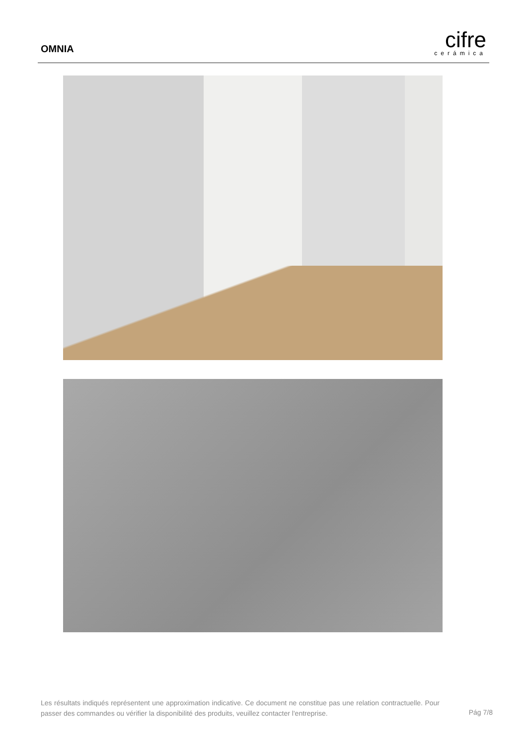OMNIA
cifre
cerámica
Les résultats indiqués représentent une approximation indicative. Ce document ne constitue pas une relation contractuelle. Pour passer des commandes ou vérifier la disponibilité des produits, veuillez contacter l'entreprise.
Pág 7/8